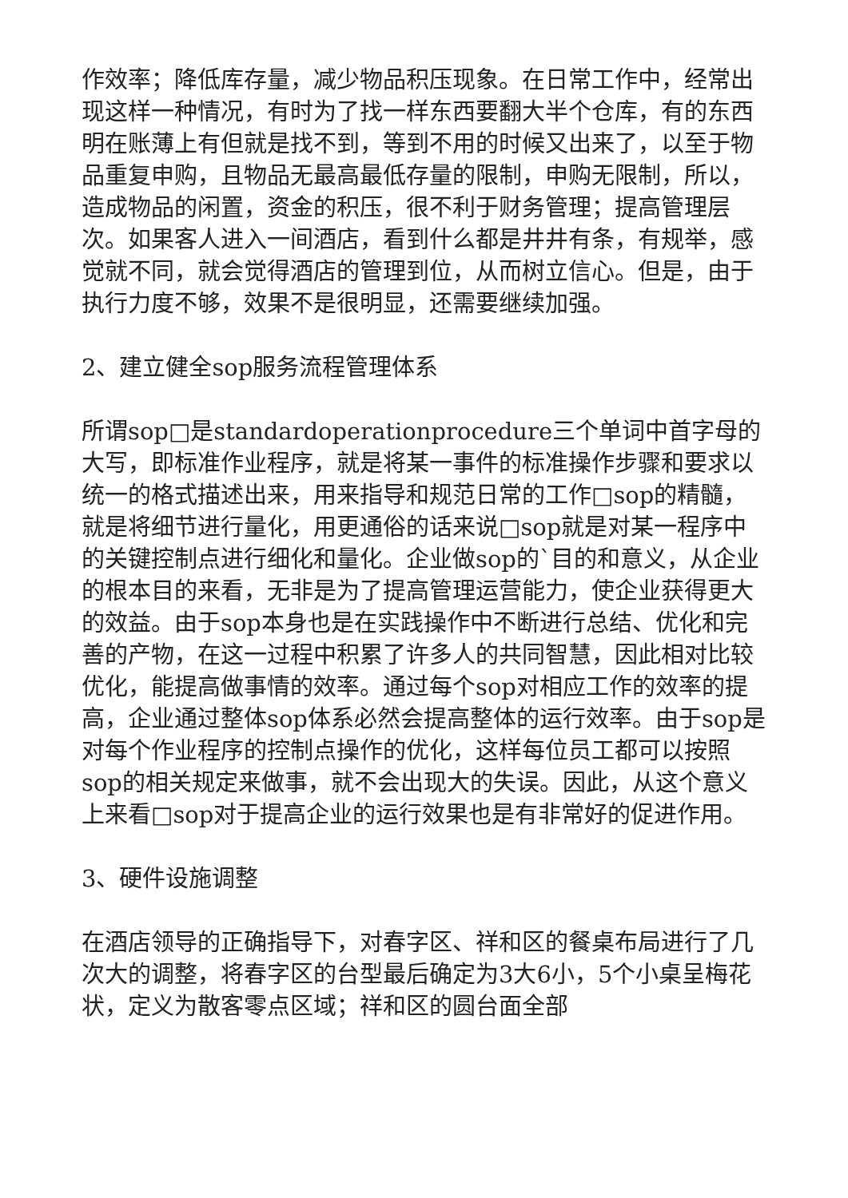作效率；降低库存量，减少物品积压现象。在日常工作中，经常出现这样一种情况，有时为了找一样东西要翻大半个仓库，有的东西明在账薄上有但就是找不到，等到不用的时候又出来了，以至于物品重复申购，且物品无最高最低存量的限制，申购无限制，所以，造成物品的闲置，资金的积压，很不利于财务管理；提高管理层次。如果客人进入一间酒店，看到什么都是井井有条，有规举，感觉就不同，就会觉得酒店的管理到位，从而树立信心。但是，由于执行力度不够，效果不是很明显，还需要继续加强。
2、建立健全sop服务流程管理体系
所谓sop□是standardoperationprocedure三个单词中首字母的大写，即标准作业程序，就是将某一事件的标准操作步骤和要求以统一的格式描述出来，用来指导和规范日常的工作□sop的精髓，就是将细节进行量化，用更通俗的话来说□sop就是对某一程序中的关键控制点进行细化和量化。企业做sop的`目的和意义，从企业的根本目的来看，无非是为了提高管理运营能力，使企业获得更大的效益。由于sop本身也是在实践操作中不断进行总结、优化和完善的产物，在这一过程中积累了许多人的共同智慧，因此相对比较优化，能提高做事情的效率。通过每个sop对相应工作的效率的提高，企业通过整体sop体系必然会提高整体的运行效率。由于sop是对每个作业程序的控制点操作的优化，这样每位员工都可以按照sop的相关规定来做事，就不会出现大的失误。因此，从这个意义上来看□sop对于提高企业的运行效果也是有非常好的促进作用。
3、硬件设施调整
在酒店领导的正确指导下，对春字区、祥和区的餐桌布局进行了几次大的调整，将春字区的台型最后确定为3大6小，5个小桌呈梅花状，定义为散客零点区域；祥和区的圆台面全部